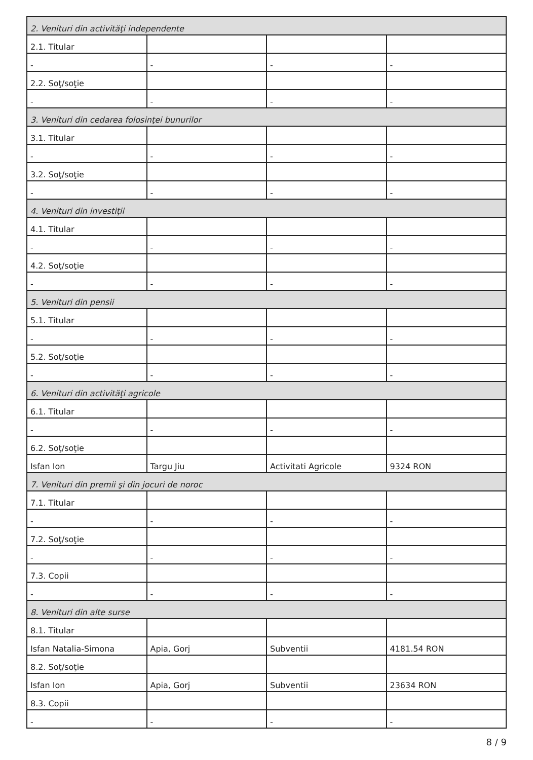| 2. Venituri din activităţi independente | | | |
| 2.1. Titular | | | |
| - | - | - | - |
| 2.2. Soţ/soţie | | | |
| - | - | - | - |
| 3. Venituri din cedarea folosinţei bunurilor | | | |
| 3.1. Titular | | | |
| - | - | - | - |
| 3.2. Soţ/soţie | | | |
| - | - | - | - |
| 4. Venituri din investiţii | | | |
| 4.1. Titular | | | |
| - | - | - | - |
| 4.2. Soţ/soţie | | | |
| - | - | - | - |
| 5. Venituri din pensii | | | |
| 5.1. Titular | | | |
| - | - | - | - |
| 5.2. Soţ/soţie | | | |
| - | - | - | - |
| 6. Venituri din activităţi agricole | | | |
| 6.1. Titular | | | |
| - | - | - | - |
| 6.2. Soţ/soţie | | | |
| Isfan Ion | Targu Jiu | Activitati Agricole | 9324 RON |
| 7. Venituri din premii şi din jocuri de noroc | | | |
| 7.1. Titular | | | |
| - | - | - | - |
| 7.2. Soţ/soţie | | | |
| - | - | - | - |
| 7.3. Copii | | | |
| - | - | - | - |
| 8. Venituri din alte surse | | | |
| 8.1. Titular | | | |
| Isfan Natalia-Simona | Apia, Gorj | Subventii | 4181.54 RON |
| 8.2. Soţ/soţie | | | |
| Isfan Ion | Apia, Gorj | Subventii | 23634 RON |
| 8.3. Copii | | | |
| - | - | - | - |
8 / 9